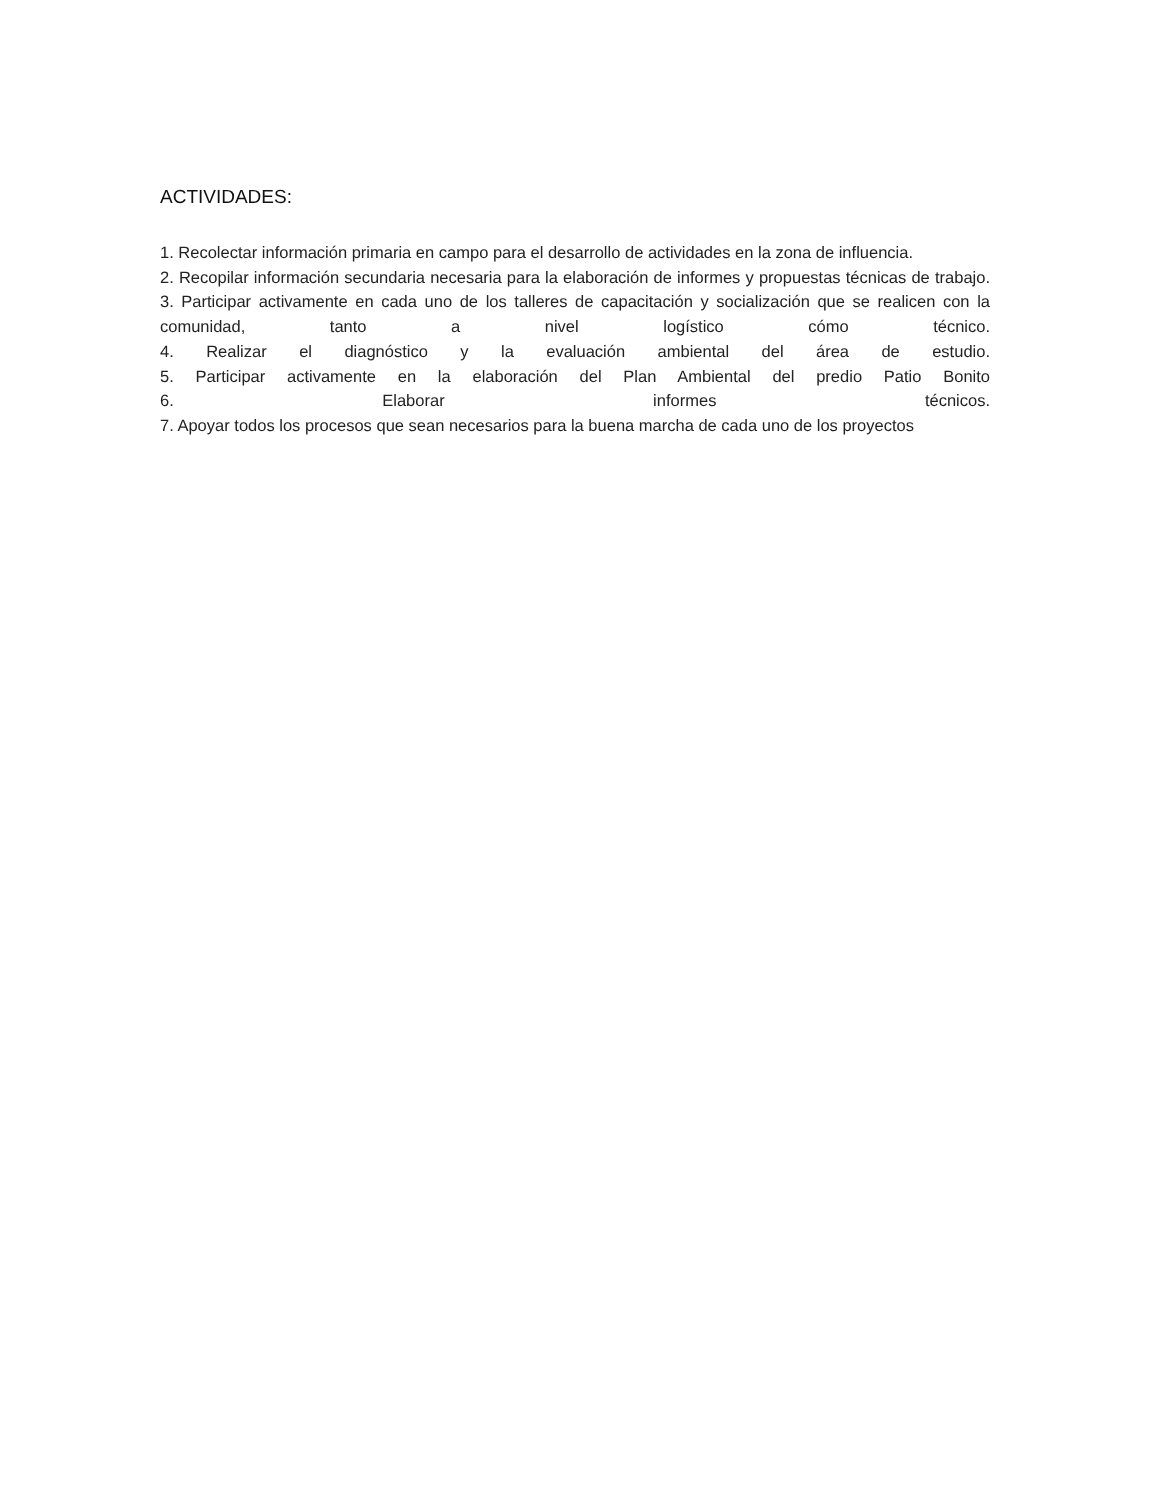ACTIVIDADES:
1. Recolectar información primaria en campo para el desarrollo de actividades en la zona de influencia.
2. Recopilar información secundaria necesaria para la elaboración de informes y propuestas técnicas de trabajo.
3. Participar activamente en cada uno de los talleres de capacitación y socialización que se realicen con la comunidad, tanto a nivel logístico cómo técnico.
4. Realizar el diagnóstico y la evaluación ambiental del área de estudio.
5. Participar activamente en la elaboración del Plan Ambiental del predio Patio Bonito
6. Elaborar informes técnicos.
7. Apoyar todos los procesos que sean necesarios para la buena marcha de cada uno de los proyectos